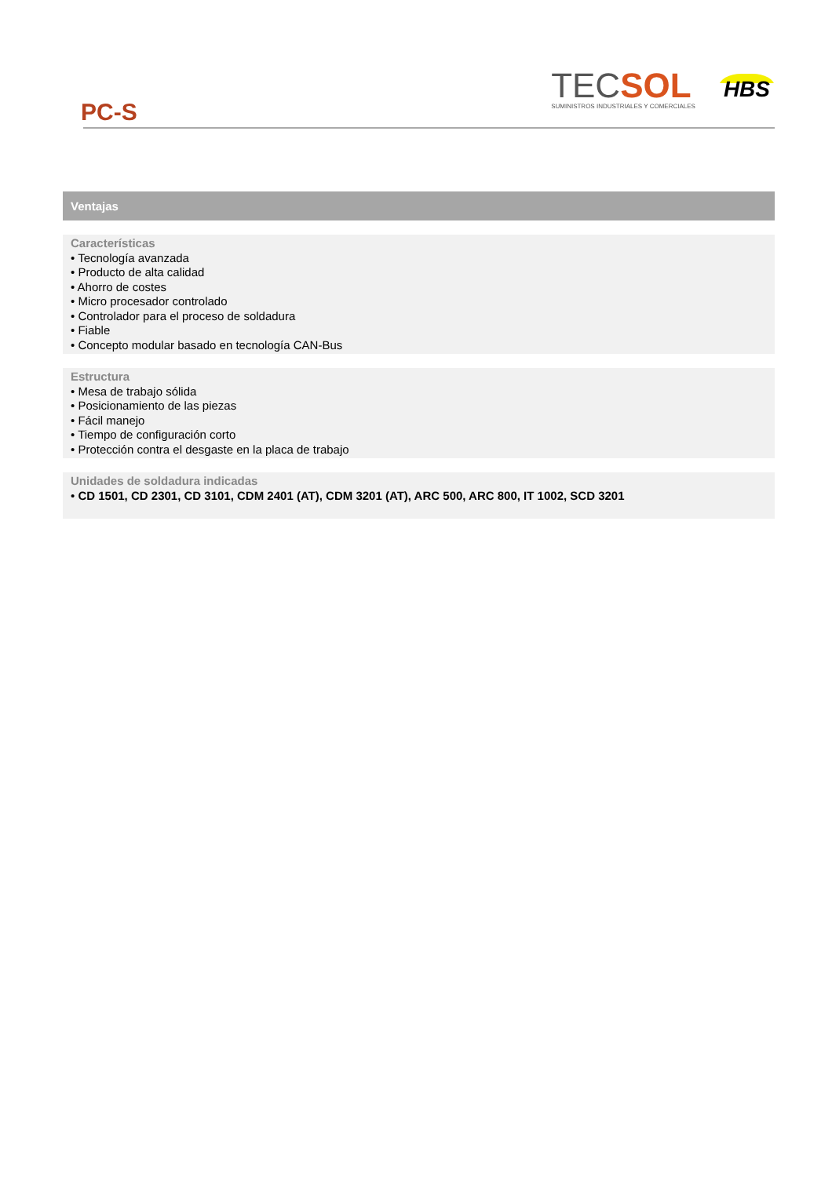PC-S
TECSOL
SUMINISTROS INDUSTRIALES Y COMERCIALES
HBS
Ventajas
Características
• Tecnología avanzada
• Producto de alta calidad
• Ahorro de costes
• Micro procesador controlado
• Controlador para el proceso de soldadura
• Fiable
• Concepto modular basado en tecnología CAN-Bus
Estructura
• Mesa de trabajo sólida
• Posicionamiento de las piezas
• Fácil manejo
• Tiempo de configuración corto
• Protección contra el desgaste en la placa de trabajo
Unidades de soldadura indicadas
• CD 1501, CD 2301, CD 3101, CDM 2401 (AT), CDM 3201 (AT), ARC 500, ARC 800, IT 1002, SCD 3201